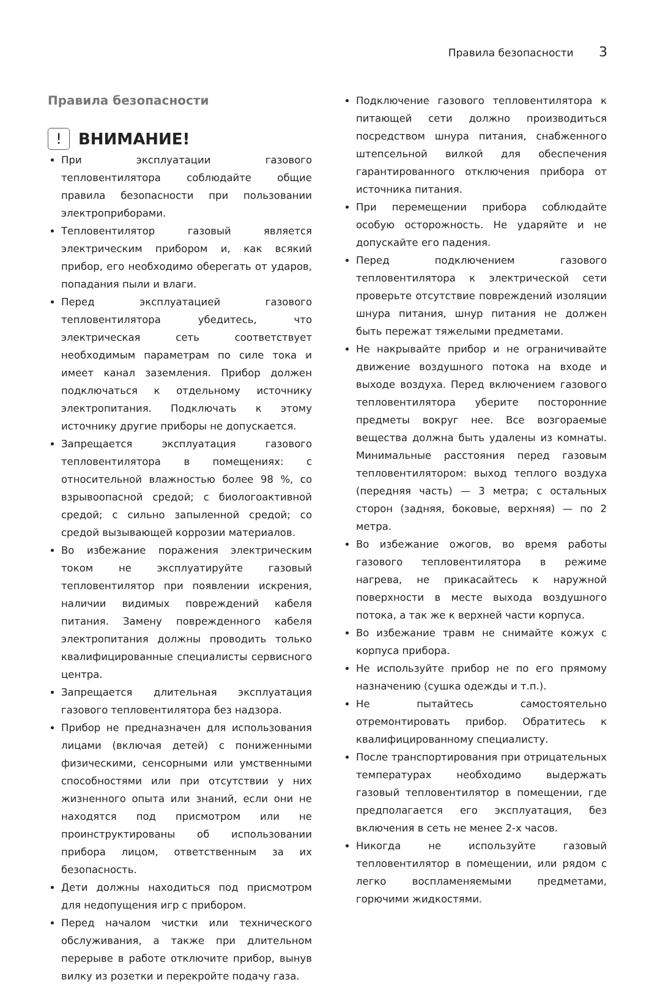Правила безопасности 3
Правила безопасности
!
ВНИМАНИЕ!
При эксплуатации газового тепловентилятора соблюдайте общие правила безопасности при пользовании электроприборами.
Тепловентилятор газовый является электрическим прибором и, как всякий прибор, его необходимо оберегать от ударов, попадания пыли и влаги.
Перед эксплуатацией газового тепловентилятора убедитесь, что электрическая сеть соответствует необходимым параметрам по силе тока и имеет канал заземления. Прибор должен подключаться к отдельному источнику электропитания. Подключать к этому источнику другие приборы не допускается.
Запрещается эксплуатация газового тепловентилятора в помещениях: с относительной влажностью более 98 %, со взрывоопасной средой; с биологоактивной средой; с сильно запыленной средой; со средой вызывающей коррозии материалов.
Во избежание поражения электрическим током не эксплуатируйте газовый тепловентилятор при появлении искрения, наличии видимых повреждений кабеля питания. Замену поврежденного кабеля электропитания должны проводить только квалифицированные специалисты сервисного центра.
Запрещается длительная эксплуатация газового тепловентилятора без надзора.
Прибор не предназначен для использования лицами (включая детей) с пониженными физическими, сенсорными или умственными способностями или при отсутствии у них жизненного опыта или знаний, если они не находятся под присмотром или не проинструктированы об использовании прибора лицом, ответственным за их безопасность.
Дети должны находиться под присмотром для недопущения игр с прибором.
Перед началом чистки или технического обслуживания, а также при длительном перерыве в работе отключите прибор, вынув вилку из розетки и перекройте подачу газа.
Подключение газового тепловентилятора к питающей сети должно производиться посредством шнура питания, снабженного штепсельной вилкой для обеспечения гарантированного отключения прибора от источника питания.
При перемещении прибора соблюдайте особую осторожность. Не ударяйте и не допускайте его падения.
Перед подключением газового тепловентилятора к электрической сети проверьте отсутствие повреждений изоляции шнура питания, шнур питания не должен быть пережат тяжелыми предметами.
Не накрывайте прибор и не ограничивайте движение воздушного потока на входе и выходе воздуха. Перед включением газового тепловентилятора уберите посторонние предметы вокруг нее. Все возгораемые вещества должна быть удалены из комнаты. Минимальные расстояния перед газовым тепловентилятором: выход теплого воздуха (передняя часть) — 3 метра; с остальных сторон (задняя, боковые, верхняя) — по 2 метра.
Во избежание ожогов, во время работы газового тепловентилятора в режиме нагрева, не прикасайтесь к наружной поверхности в месте выхода воздушного потока, а так же к верхней части корпуса.
Во избежание травм не снимайте кожух с корпуса прибора.
Не используйте прибор не по его прямому назначению (сушка одежды и т.п.).
Не пытайтесь самостоятельно отремонтировать прибор. Обратитесь к квалифицированному специалисту.
После транспортирования при отрицательных температурах необходимо выдержать газовый тепловентилятор в помещении, где предполагается его эксплуатация, без включения в сеть не менее 2-х часов.
Никогда не используйте газовый тепловентилятор в помещении, или рядом с легко воспламеняемыми предметами, горючими жидкостями.